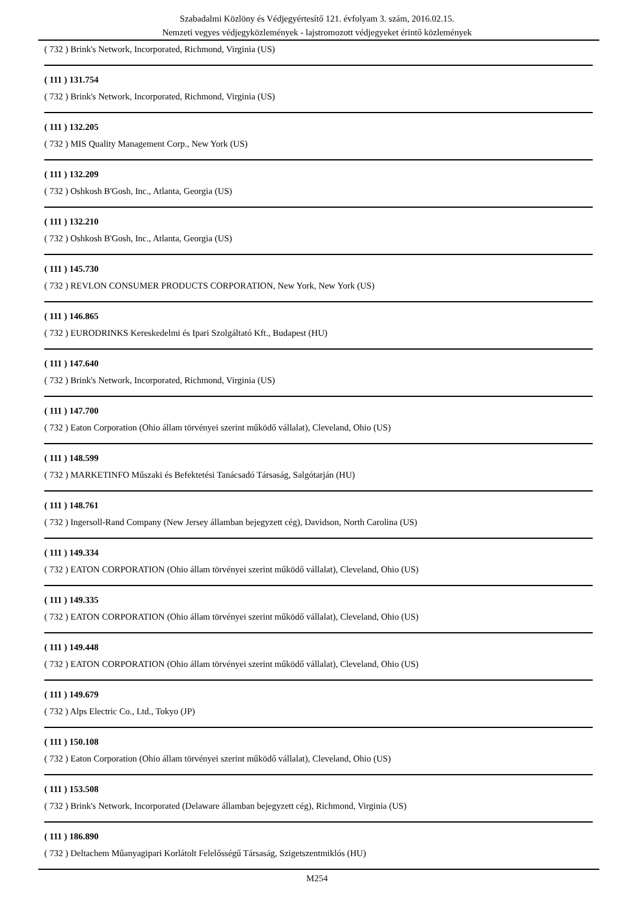Szabadalmi Közlöny és Védjegyértesítő 121. évfolyam 3. szám, 2016.02.15.
Nemzeti vegyes védjegyközlemények - lajstromozott védjegyeket érintő közlemények
( 732 ) Brink's Network, Incorporated, Richmond, Virginia (US)
( 111 ) 131.754
( 732 ) Brink's Network, Incorporated, Richmond, Virginia (US)
( 111 ) 132.205
( 732 ) MIS Quality Management Corp., New York (US)
( 111 ) 132.209
( 732 ) Oshkosh B'Gosh, Inc., Atlanta, Georgia (US)
( 111 ) 132.210
( 732 ) Oshkosh B'Gosh, Inc., Atlanta, Georgia (US)
( 111 ) 145.730
( 732 ) REVLON CONSUMER PRODUCTS CORPORATION, New York, New York (US)
( 111 ) 146.865
( 732 ) EURODRINKS Kereskedelmi és Ipari Szolgáltató Kft., Budapest (HU)
( 111 ) 147.640
( 732 ) Brink's Network, Incorporated, Richmond, Virginia (US)
( 111 ) 147.700
( 732 ) Eaton Corporation (Ohio állam törvényei szerint működő vállalat), Cleveland, Ohio (US)
( 111 ) 148.599
( 732 ) MARKETINFO Műszaki és Befektetési Tanácsadó Társaság, Salgótarján (HU)
( 111 ) 148.761
( 732 ) Ingersoll-Rand Company (New Jersey államban bejegyzett cég), Davidson, North Carolina (US)
( 111 ) 149.334
( 732 ) EATON CORPORATION (Ohio állam törvényei szerint működő vállalat), Cleveland, Ohio (US)
( 111 ) 149.335
( 732 ) EATON CORPORATION (Ohio állam törvényei szerint működő vállalat), Cleveland, Ohio (US)
( 111 ) 149.448
( 732 ) EATON CORPORATION (Ohio állam törvényei szerint működő vállalat), Cleveland, Ohio (US)
( 111 ) 149.679
( 732 ) Alps Electric Co., Ltd., Tokyo (JP)
( 111 ) 150.108
( 732 ) Eaton Corporation (Ohio állam törvényei szerint működő vállalat), Cleveland, Ohio (US)
( 111 ) 153.508
( 732 ) Brink's Network, Incorporated (Delaware államban bejegyzett cég), Richmond, Virginia (US)
( 111 ) 186.890
( 732 ) Deltachem Műanyagipari Korlátolt Felelősségű Társaság, Szigetszentmiklós (HU)
M254